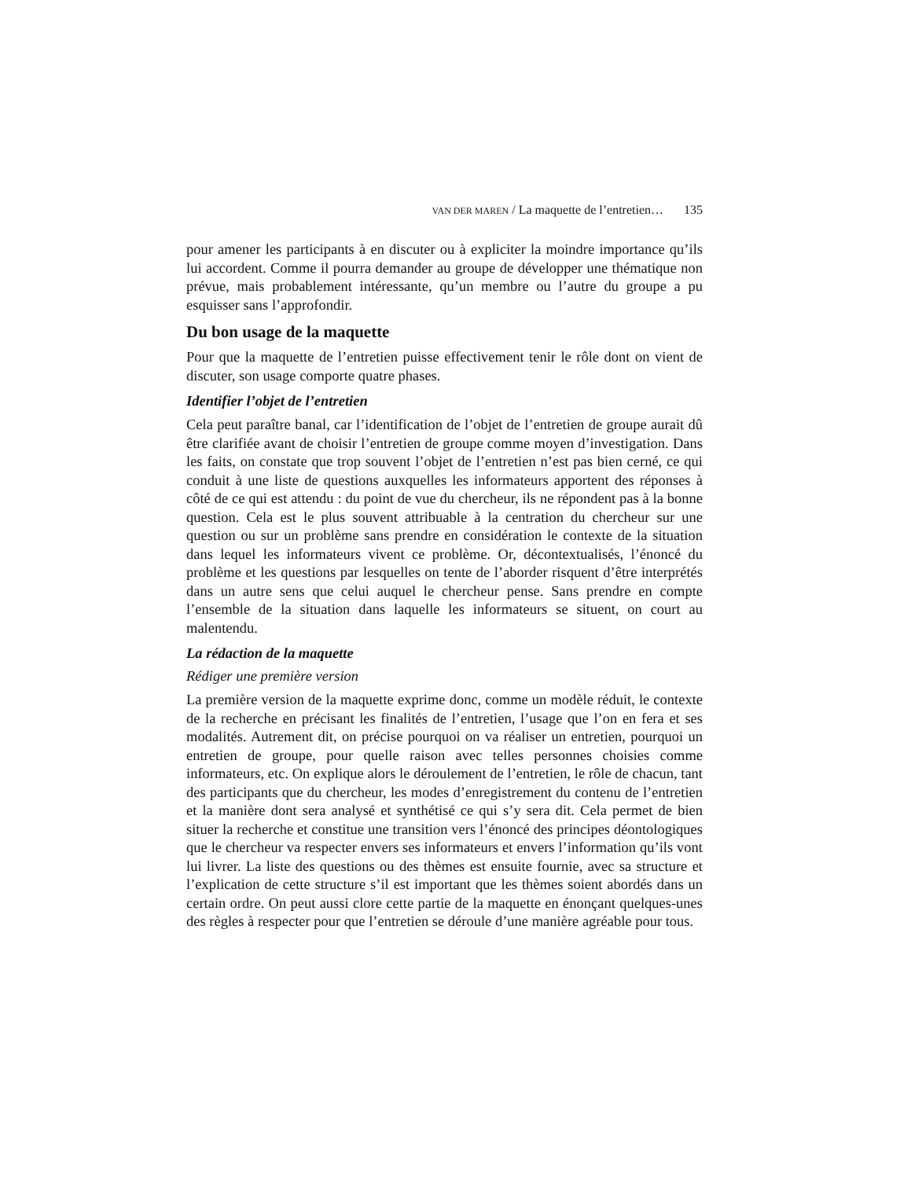VAN DER MAREN / La maquette de l’entretien… 135
pour amener les participants à en discuter ou à expliciter la moindre importance qu’ils lui accordent. Comme il pourra demander au groupe de développer une thématique non prévue, mais probablement intéressante, qu’un membre ou l’autre du groupe a pu esquisser sans l’approfondir.
Du bon usage de la maquette
Pour que la maquette de l’entretien puisse effectivement tenir le rôle dont on vient de discuter, son usage comporte quatre phases.
Identifier l’objet de l’entretien
Cela peut paraître banal, car l’identification de l’objet de l’entretien de groupe aurait dû être clarifiée avant de choisir l’entretien de groupe comme moyen d’investigation. Dans les faits, on constate que trop souvent l’objet de l’entretien n’est pas bien cerné, ce qui conduit à une liste de questions auxquelles les informateurs apportent des réponses à côté de ce qui est attendu : du point de vue du chercheur, ils ne répondent pas à la bonne question. Cela est le plus souvent attribuable à la centration du chercheur sur une question ou sur un problème sans prendre en considération le contexte de la situation dans lequel les informateurs vivent ce problème. Or, décontextualisés, l’énoncé du problème et les questions par lesquelles on tente de l’aborder risquent d’être interprétés dans un autre sens que celui auquel le chercheur pense. Sans prendre en compte l’ensemble de la situation dans laquelle les informateurs se situent, on court au malentendu.
La rédaction de la maquette
Rédiger une première version
La première version de la maquette exprime donc, comme un modèle réduit, le contexte de la recherche en précisant les finalités de l’entretien, l’usage que l’on en fera et ses modalités. Autrement dit, on précise pourquoi on va réaliser un entretien, pourquoi un entretien de groupe, pour quelle raison avec telles personnes choisies comme informateurs, etc. On explique alors le déroulement de l’entretien, le rôle de chacun, tant des participants que du chercheur, les modes d’enregistrement du contenu de l’entretien et la manière dont sera analysé et synthétisé ce qui s’y sera dit. Cela permet de bien situer la recherche et constitue une transition vers l’énoncé des principes déontologiques que le chercheur va respecter envers ses informateurs et envers l’information qu’ils vont lui livrer. La liste des questions ou des thèmes est ensuite fournie, avec sa structure et l’explication de cette structure s’il est important que les thèmes soient abordés dans un certain ordre. On peut aussi clore cette partie de la maquette en énonçant quelques-unes des règles à respecter pour que l’entretien se déroule d’une manière agréable pour tous.